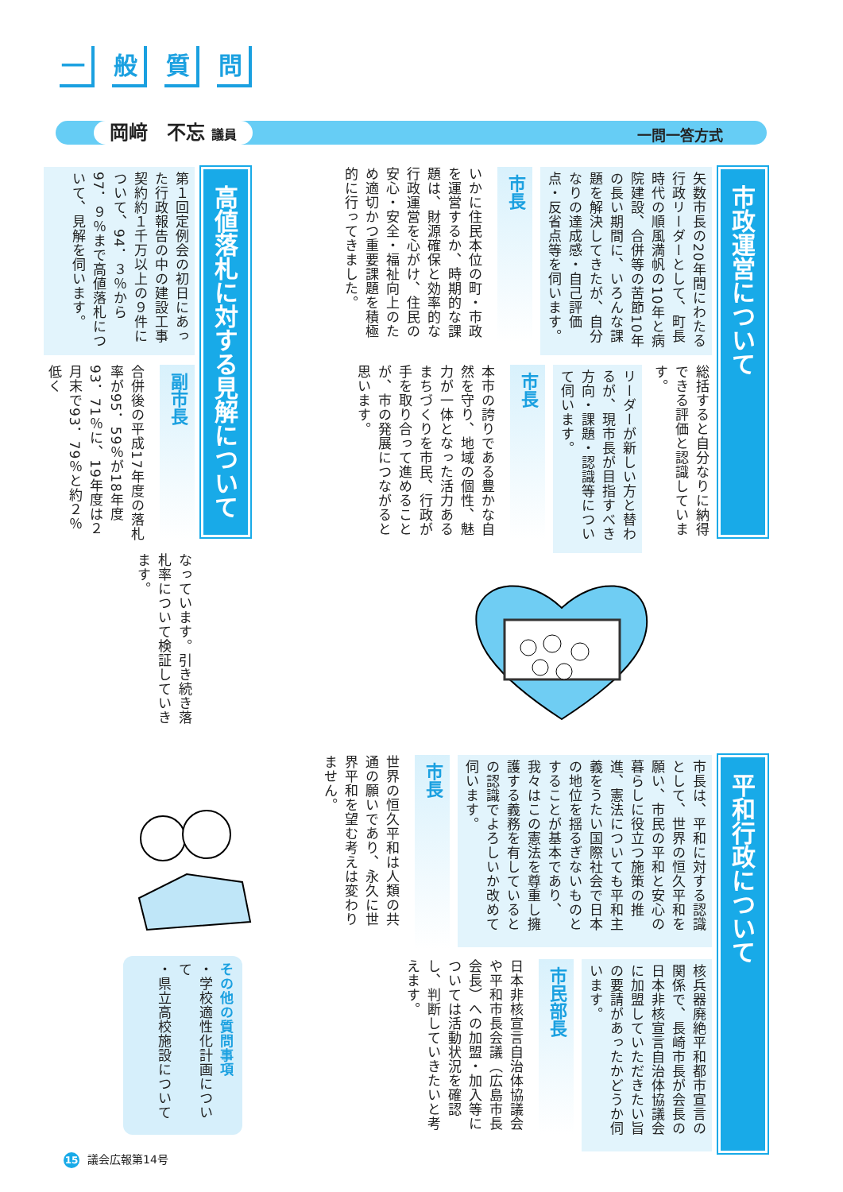一般質問
岡﨑　不忘 議員 一問一答方式
市政運営について
矢数市長の20年間にわたる行政リーダーとして、町長時代の順風満帆の10年と病院建設、合併等の苦節10年の長い期間に、いろんな課題を解決してきたが、自分なりの達成感・自己評価点・反省点等を伺います。
市長
いかに住民本位の町・市政を運営するか、時期的な課題は、財源確保と効率的な行政運営を心がけ、住民の安心・安全・福祉向上のため適切かつ重要課題を積極的に行ってきました。
総括すると自分なりに納得できる評価と認識しています。
リーダーが新しい方と替わるが、現市長が目指すべき方向・課題・認識等について伺います。
市長
本市の誇りである豊かな自然を守り、地域の個性、魅力が一体となった活力あるまちづくりを市民、行政が手を取り合って進めることが、市の発展につながると思います。
高値落札に対する見解について
第１回定例会の初日にあった行政報告の中の建設工事契約約１千万以上の９件について、94．３％から97．９％まで高値落札について、見解を伺います。
副市長
合併後の平成17年度の落札率が95．59％が18年度93．71％に、19年度は２月末で93．79％と約２％低く
なっています。引き続き落札率について検証していきます。
平和行政について
市長は、平和に対する認識として、世界の恒久平和を願い、市民の平和と安心の暮らしに役立つ施策の推進、憲法についても平和主義をうたい国際社会で日本の地位を揺るぎないものとすることが基本であり、我々はこの憲法を尊重し擁護する義務を有しているとの認識でよろしいか改めて伺います。
市長
世界の恒久平和は人類の共通の願いであり、永久に世界平和を望む考えは変わりません。
核兵器廃絶平和都市宣言の関係で、長崎市長が会長の日本非核宣言自治体協議会に加盟していただきたい旨の要請があったかどうか伺います。
市民部長
日本非核宣言自治体協議会や平和市長会議（広島市長会長）への加盟・加入等については活動状況を確認し、判断していきたいと考えます。
その他の質問事項
・学校適性化計画について
・県立高校施設について
15 議会広報第14号